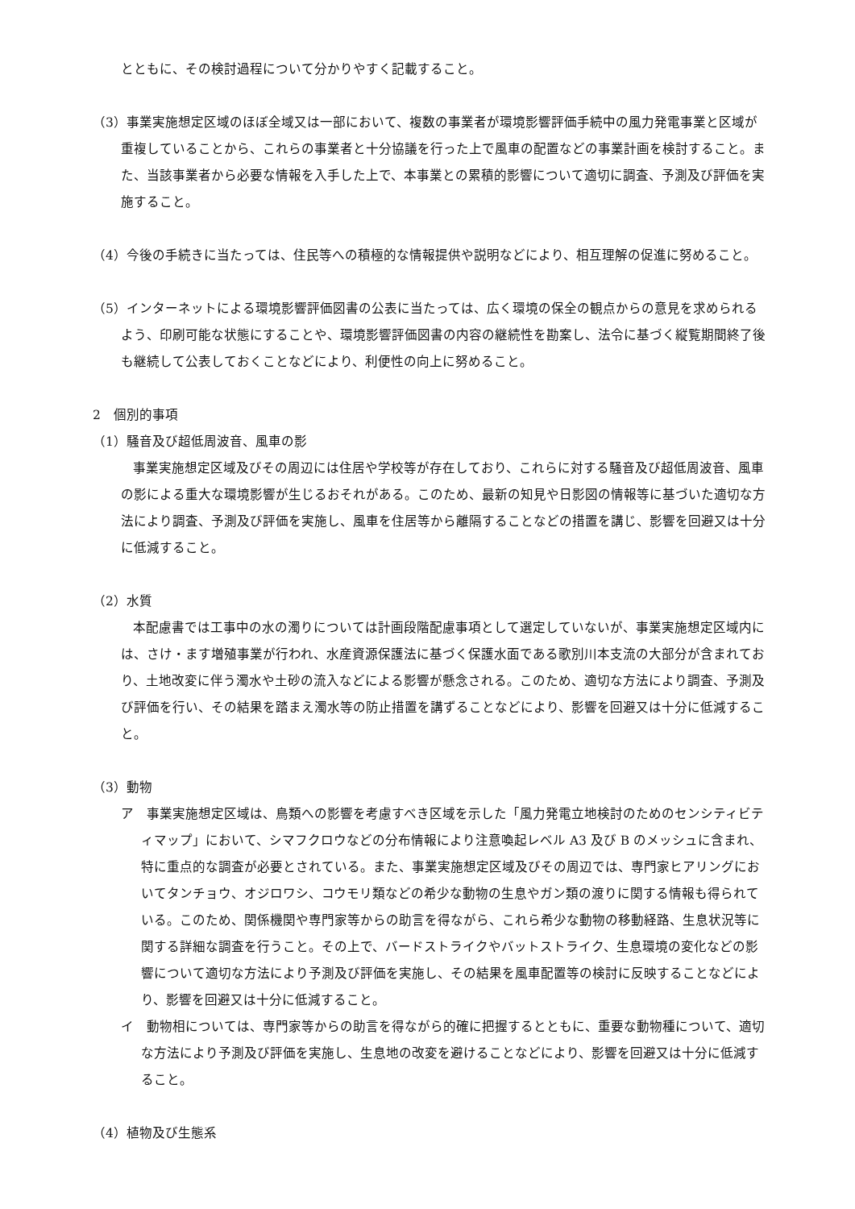とともに、その検討過程について分かりやすく記載すること。
（3）事業実施想定区域のほぼ全域又は一部において、複数の事業者が環境影響評価手続中の風力発電事業と区域が重複していることから、これらの事業者と十分協議を行った上で風車の配置などの事業計画を検討すること。また、当該事業者から必要な情報を入手した上で、本事業との累積的影響について適切に調査、予測及び評価を実施すること。
（4）今後の手続きに当たっては、住民等への積極的な情報提供や説明などにより、相互理解の促進に努めること。
（5）インターネットによる環境影響評価図書の公表に当たっては、広く環境の保全の観点からの意見を求められるよう、印刷可能な状態にすることや、環境影響評価図書の内容の継続性を勘案し、法令に基づく縦覧期間終了後も継続して公表しておくことなどにより、利便性の向上に努めること。
2　個別的事項
（1）騒音及び超低周波音、風車の影
事業実施想定区域及びその周辺には住居や学校等が存在しており、これらに対する騒音及び超低周波音、風車の影による重大な環境影響が生じるおそれがある。このため、最新の知見や日影図の情報等に基づいた適切な方法により調査、予測及び評価を実施し、風車を住居等から離隔することなどの措置を講じ、影響を回避又は十分に低減すること。
（2）水質
本配慮書では工事中の水の濁りについては計画段階配慮事項として選定していないが、事業実施想定区域内には、さけ・ます増殖事業が行われ、水産資源保護法に基づく保護水面である歌別川本支流の大部分が含まれており、土地改変に伴う濁水や土砂の流入などによる影響が懸念される。このため、適切な方法により調査、予測及び評価を行い、その結果を踏まえ濁水等の防止措置を講ずることなどにより、影響を回避又は十分に低減すること。
（3）動物
ア　事業実施想定区域は、鳥類への影響を考慮すべき区域を示した「風力発電立地検討のためのセンシティビティマップ」において、シマフクロウなどの分布情報により注意喚起レベル A3 及び B のメッシュに含まれ、特に重点的な調査が必要とされている。また、事業実施想定区域及びその周辺では、専門家ヒアリングにおいてタンチョウ、オジロワシ、コウモリ類などの希少な動物の生息やガン類の渡りに関する情報も得られている。このため、関係機関や専門家等からの助言を得ながら、これら希少な動物の移動経路、生息状況等に関する詳細な調査を行うこと。その上で、バードストライクやバットストライク、生息環境の変化などの影響について適切な方法により予測及び評価を実施し、その結果を風車配置等の検討に反映することなどにより、影響を回避又は十分に低減すること。
イ　動物相については、専門家等からの助言を得ながら的確に把握するとともに、重要な動物種について、適切な方法により予測及び評価を実施し、生息地の改変を避けることなどにより、影響を回避又は十分に低減すること。
（4）植物及び生態系